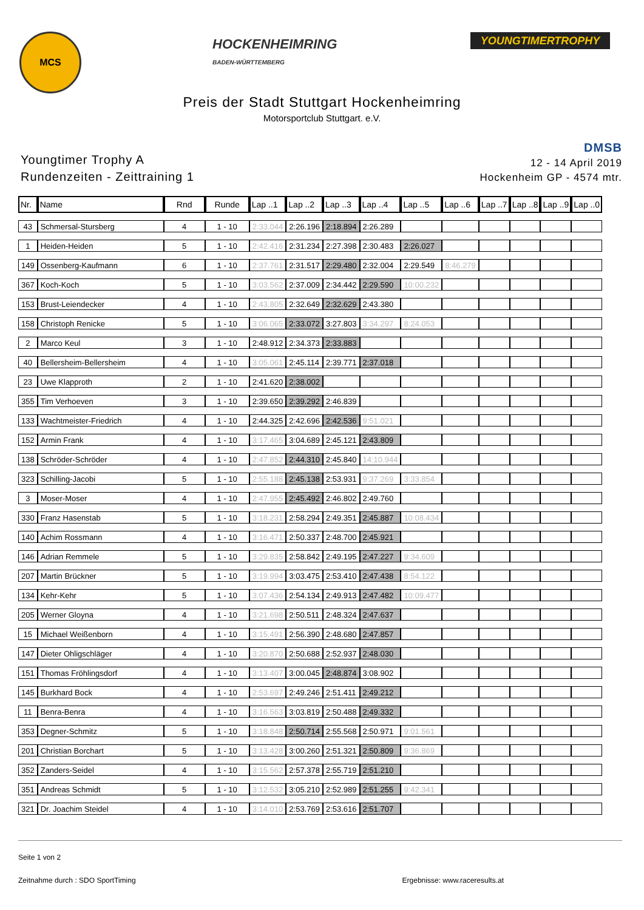MCS
HOCKENHEIMRING
BADEN-WÜRTTEMBERG
YOUNGTIMERTROPHY
Preis der Stadt Stuttgart Hockenheimring
Motorsportclub Stuttgart. e.V.
Youngtimer Trophy A
Rundenzeiten - Zeittraining 1
DMSB
12 - 14 April 2019
Hockenheim GP - 4574 mtr.
| Nr. | Name | Rnd | Runde | Lap ..1 | Lap ..2 | Lap ..3 | Lap ..4 | Lap ..5 | Lap ..6 | Lap ..7 | Lap ..8 | Lap ..9 | Lap ..0 |
| --- | --- | --- | --- | --- | --- | --- | --- | --- | --- | --- | --- | --- | --- |
| 43 | Schmersal-Stursberg | 4 | 1 - 10 | 2:33.044 | 2:26.196 | 2:18.894 | 2:26.289 | | | | | | |
| 1 | Heiden-Heiden | 5 | 1 - 10 | 2:42.416 | 2:31.234 | 2:27.398 | 2:30.483 | 2:26.027 | | | | | |
| 149 | Ossenberg-Kaufmann | 6 | 1 - 10 | 2:37.761 | 2:31.517 | 2:29.480 | 2:32.004 | 2:29.549 | 8:46.279 | | | | |
| 367 | Koch-Koch | 5 | 1 - 10 | 3:03.562 | 2:37.009 | 2:34.442 | 2:29.590 | 10:00.232 | | | | | |
| 153 | Brust-Leiendecker | 4 | 1 - 10 | 2:43.805 | 2:32.649 | 2:32.629 | 2:43.380 | | | | | | |
| 158 | Christoph Renicke | 5 | 1 - 10 | 3:06.065 | 2:33.072 | 3:27.803 | 3:34.297 | 8:24.053 | | | | | |
| 2 | Marco Keul | 3 | 1 - 10 | 2:48.912 | 2:34.373 | 2:33.883 | | | | | | | |
| 40 | Bellersheim-Bellersheim | 4 | 1 - 10 | 3:05.061 | 2:45.114 | 2:39.771 | 2:37.018 | | | | | | |
| 23 | Uwe Klapproth | 2 | 1 - 10 | 2:41.620 | 2:38.002 | | | | | | | | |
| 355 | Tim Verhoeven | 3 | 1 - 10 | 2:39.650 | 2:39.292 | 2:46.839 | | | | | | | |
| 133 | Wachtmeister-Friedrich | 4 | 1 - 10 | 2:44.325 | 2:42.696 | 2:42.536 | 9:51.021 | | | | | | |
| 152 | Armin Frank | 4 | 1 - 10 | 3:17.465 | 3:04.689 | 2:45.121 | 2:43.809 | | | | | | |
| 138 | Schröder-Schröder | 4 | 1 - 10 | 2:47.852 | 2:44.310 | 2:45.840 | 14:10.944 | | | | | | |
| 323 | Schilling-Jacobi | 5 | 1 - 10 | 2:55.188 | 2:45.138 | 2:53.931 | 9:37.269 | 3:33.854 | | | | | |
| 3 | Moser-Moser | 4 | 1 - 10 | 2:47.955 | 2:45.492 | 2:46.802 | 2:49.760 | | | | | | |
| 330 | Franz Hasenstab | 5 | 1 - 10 | 3:18.231 | 2:58.294 | 2:49.351 | 2:45.887 | 10:08.434 | | | | | |
| 140 | Achim Rossmann | 4 | 1 - 10 | 3:16.471 | 2:50.337 | 2:48.700 | 2:45.921 | | | | | | |
| 146 | Adrian Remmele | 5 | 1 - 10 | 3:29.835 | 2:58.842 | 2:49.195 | 2:47.227 | 9:34.609 | | | | | |
| 207 | Martin Brückner | 5 | 1 - 10 | 3:19.994 | 3:03.475 | 2:53.410 | 2:47.438 | 8:54.122 | | | | | |
| 134 | Kehr-Kehr | 5 | 1 - 10 | 3:07.436 | 2:54.134 | 2:49.913 | 2:47.482 | 10:09.477 | | | | | |
| 205 | Werner Gloyna | 4 | 1 - 10 | 3:21.698 | 2:50.511 | 2:48.324 | 2:47.637 | | | | | | |
| 15 | Michael Weißenborn | 4 | 1 - 10 | 3:15.491 | 2:56.390 | 2:48.680 | 2:47.857 | | | | | | |
| 147 | Dieter Ohligschläger | 4 | 1 - 10 | 3:20.870 | 2:50.688 | 2:52.937 | 2:48.030 | | | | | | |
| 151 | Thomas Fröhlingsdorf | 4 | 1 - 10 | 3:13.407 | 3:00.045 | 2:48.874 | 3:08.902 | | | | | | |
| 145 | Burkhard Bock | 4 | 1 - 10 | 2:53.697 | 2:49.246 | 2:51.411 | 2:49.212 | | | | | | |
| 11 | Benra-Benra | 4 | 1 - 10 | 3:16.563 | 3:03.819 | 2:50.488 | 2:49.332 | | | | | | |
| 353 | Degner-Schmitz | 5 | 1 - 10 | 3:18.848 | 2:50.714 | 2:55.568 | 2:50.971 | 9:01.561 | | | | | |
| 201 | Christian Borchart | 5 | 1 - 10 | 3:13.428 | 3:00.260 | 2:51.321 | 2:50.809 | 9:36.869 | | | | | |
| 352 | Zanders-Seidel | 4 | 1 - 10 | 3:15.562 | 2:57.378 | 2:55.719 | 2:51.210 | | | | | | |
| 351 | Andreas Schmidt | 5 | 1 - 10 | 3:12.532 | 3:05.210 | 2:52.989 | 2:51.255 | 9:42.341 | | | | | |
| 321 | Dr. Joachim Steidel | 4 | 1 - 10 | 3:14.010 | 2:53.769 | 2:53.616 | 2:51.707 | | | | | | |
Seite 1 von 2
Zeitnahme durch : SDO SportTiming Ergebnisse: www.raceresults.at